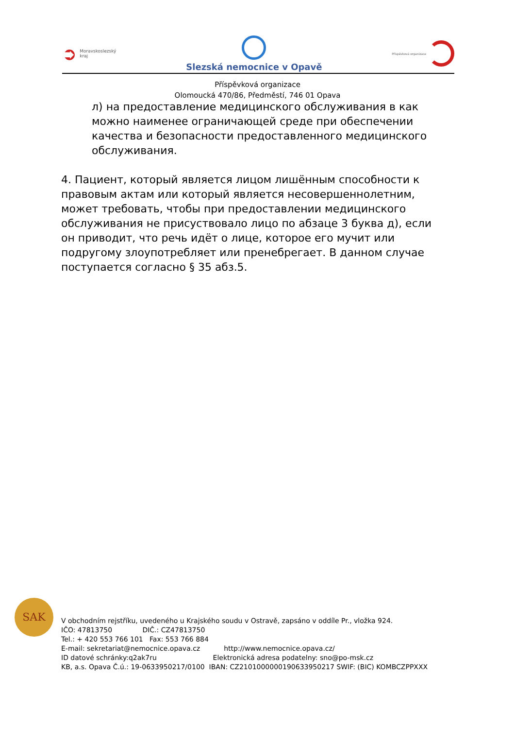➲ Moravskoslezský
kraj
Slezská nemocnice v Opavě
Příspěvková organizace
Příspěvková organizace
Olomoucká 470/86, Předměstí, 746 01 Opava
л) на предоставление медицинского обслуживания в как можно наименее ограничающей среде при обеспечении качества и безопасности предоставленного медицинского обслуживания.
4. Пациент, который является лицом лишённым способности к правовым актам или который является несовершеннолетним, может требовать, чтобы при предоставлении медицинского обслуживания не присуствовало лицо по абзаце 3 буква д), если он приводит, что речь идёт о лице, которое его мучит или подругому злоупотребляет или пренебрегает. В данном случае поступается согласно § 35 абз.5.
SAK
V obchodním rejstříku, uvedeného u Krajského soudu v Ostravě, zapsáno v oddíle Pr., vložka 924.
IČO: 47813750 DIČ.: CZ47813750
Tel.: + 420 553 766 101 Fax: 553 766 884
E-mail: sekretariat@nemocnice.opava.cz http://www.nemocnice.opava.cz/
ID datové schránky:q2ak7ru Elektronická adresa podatelny: sno@po-msk.cz
KB, a.s. Opava Č.ú.: 19-0633950217/0100 IBAN: CZ2101000000190633950217 SWIF: (BIC) KOMBCZPPXXX